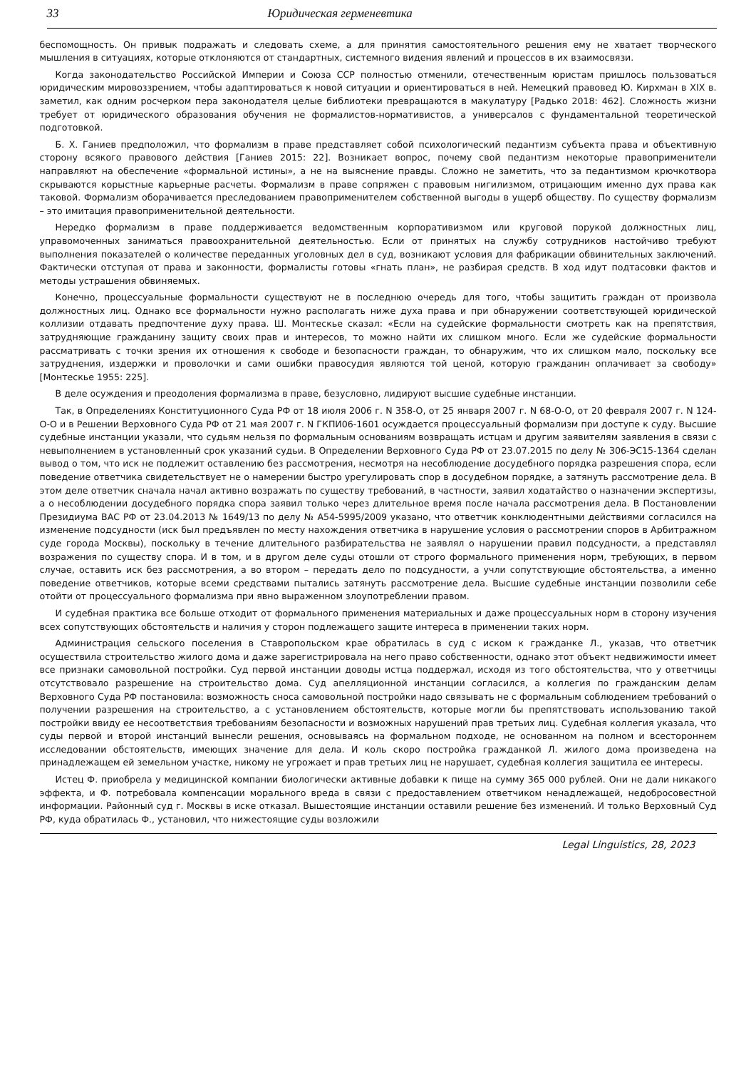33 Юридическая герменевтика
беспомощность. Он привык подражать и следовать схеме, а для принятия самостоятельного решения ему не хватает творческого мышления в ситуациях, которые отклоняются от стандартных, системного видения явлений и процессов в их взаимосвязи.
Когда законодательство Российской Империи и Союза ССР полностью отменили, отечественным юристам пришлось пользоваться юридическим мировоззрением, чтобы адаптироваться к новой ситуации и ориентироваться в ней. Немецкий правовед Ю. Кирхман в XIX в. заметил, как одним росчерком пера законодателя целые библиотеки превращаются в макулатуру [Радько 2018: 462]. Сложность жизни требует от юридического образования обучения не формалистов-нормативистов, а универсалов с фундаментальной теоретической подготовкой.
Б. Х. Ганиев предположил, что формализм в праве представляет собой психологический педантизм субъекта права и объективную сторону всякого правового действия [Ганиев 2015: 22]. Возникает вопрос, почему свой педантизм некоторые правоприменители направляют на обеспечение «формальной истины», а не на выяснение правды. Сложно не заметить, что за педантизмом крючкотвора скрываются корыстные карьерные расчеты. Формализм в праве сопряжен с правовым нигилизмом, отрицающим именно дух права как таковой. Формализм оборачивается преследованием правоприменителем собственной выгоды в ущерб обществу. По существу формализм – это имитация правоприменительной деятельности.
Нередко формализм в праве поддерживается ведомственным корпоративизмом или круговой порукой должностных лиц, управомоченных заниматься правоохранительной деятельностью. Если от принятых на службу сотрудников настойчиво требуют выполнения показателей о количестве переданных уголовных дел в суд, возникают условия для фабрикации обвинительных заключений. Фактически отступая от права и законности, формалисты готовы «гнать план», не разбирая средств. В ход идут подтасовки фактов и методы устрашения обвиняемых.
Конечно, процессуальные формальности существуют не в последнюю очередь для того, чтобы защитить граждан от произвола должностных лиц. Однако все формальности нужно располагать ниже духа права и при обнаружении соответствующей юридической коллизии отдавать предпочтение духу права. Ш. Монтескье сказал: «Если на судейские формальности смотреть как на препятствия, затрудняющие гражданину защиту своих прав и интересов, то можно найти их слишком много. Если же судейские формальности рассматривать с точки зрения их отношения к свободе и безопасности граждан, то обнаружим, что их слишком мало, поскольку все затруднения, издержки и проволочки и сами ошибки правосудия являются той ценой, которую гражданин оплачивает за свободу» [Монтескье 1955: 225].
В деле осуждения и преодоления формализма в праве, безусловно, лидируют высшие судебные инстанции.
Так, в Определениях Конституционного Суда РФ от 18 июля 2006 г. N 358-О, от 25 января 2007 г. N 68-О-О, от 20 февраля 2007 г. N 124-О-О и в Решении Верховного Суда РФ от 21 мая 2007 г. N ГКПИ06-1601 осуждается процессуальный формализм при доступе к суду. Высшие судебные инстанции указали, что судьям нельзя по формальным основаниям возвращать истцам и другим заявителям заявления в связи с невыполнением в установленный срок указаний судьи. В Определении Верховного Суда РФ от 23.07.2015 по делу № 306-ЭС15-1364 сделан вывод о том, что иск не подлежит оставлению без рассмотрения, несмотря на несоблюдение досудебного порядка разрешения спора, если поведение ответчика свидетельствует не о намерении быстро урегулировать спор в досудебном порядке, а затянуть рассмотрение дела. В этом деле ответчик сначала начал активно возражать по существу требований, в частности, заявил ходатайство о назначении экспертизы, а о несоблюдении досудебного порядка спора заявил только через длительное время после начала рассмотрения дела. В Постановлении Президиума ВАС РФ от 23.04.2013 № 1649/13 по делу № А54-5995/2009 указано, что ответчик конклюдентными действиями согласился на изменение подсудности (иск был предъявлен по месту нахождения ответчика в нарушение условия о рассмотрении споров в Арбитражном суде города Москвы), поскольку в течение длительного разбирательства не заявлял о нарушении правил подсудности, а представлял возражения по существу спора. И в том, и в другом деле суды отошли от строго формального применения норм, требующих, в первом случае, оставить иск без рассмотрения, а во втором – передать дело по подсудности, а учли сопутствующие обстоятельства, а именно поведение ответчиков, которые всеми средствами пытались затянуть рассмотрение дела. Высшие судебные инстанции позволили себе отойти от процессуального формализма при явно выраженном злоупотреблении правом.
И судебная практика все больше отходит от формального применения материальных и даже процессуальных норм в сторону изучения всех сопутствующих обстоятельств и наличия у сторон подлежащего защите интереса в применении таких норм.
Администрация сельского поселения в Ставропольском крае обратилась в суд с иском к гражданке Л., указав, что ответчик осуществила строительство жилого дома и даже зарегистрировала на него право собственности, однако этот объект недвижимости имеет все признаки самовольной постройки. Суд первой инстанции доводы истца поддержал, исходя из того обстоятельства, что у ответчицы отсутствовало разрешение на строительство дома. Суд апелляционной инстанции согласился, а коллегия по гражданским делам Верховного Суда РФ постановила: возможность сноса самовольной постройки надо связывать не с формальным соблюдением требований о получении разрешения на строительство, а с установлением обстоятельств, которые могли бы препятствовать использованию такой постройки ввиду ее несоответствия требованиям безопасности и возможных нарушений прав третьих лиц. Судебная коллегия указала, что суды первой и второй инстанций вынесли решения, основываясь на формальном подходе, не основанном на полном и всестороннем исследовании обстоятельств, имеющих значение для дела. И коль скоро постройка гражданкой Л. жилого дома произведена на принадлежащем ей земельном участке, никому не угрожает и прав третьих лиц не нарушает, судебная коллегия защитила ее интересы.
Истец Ф. приобрела у медицинской компании биологически активные добавки к пище на сумму 365 000 рублей. Они не дали никакого эффекта, и Ф. потребовала компенсации морального вреда в связи с предоставлением ответчиком ненадлежащей, недобросовестной информации. Районный суд г. Москвы в иске отказал. Вышестоящие инстанции оставили решение без изменений. И только Верховный Суд РФ, куда обратилась Ф., установил, что нижестоящие суды возложили
Legal Linguistics, 28, 2023